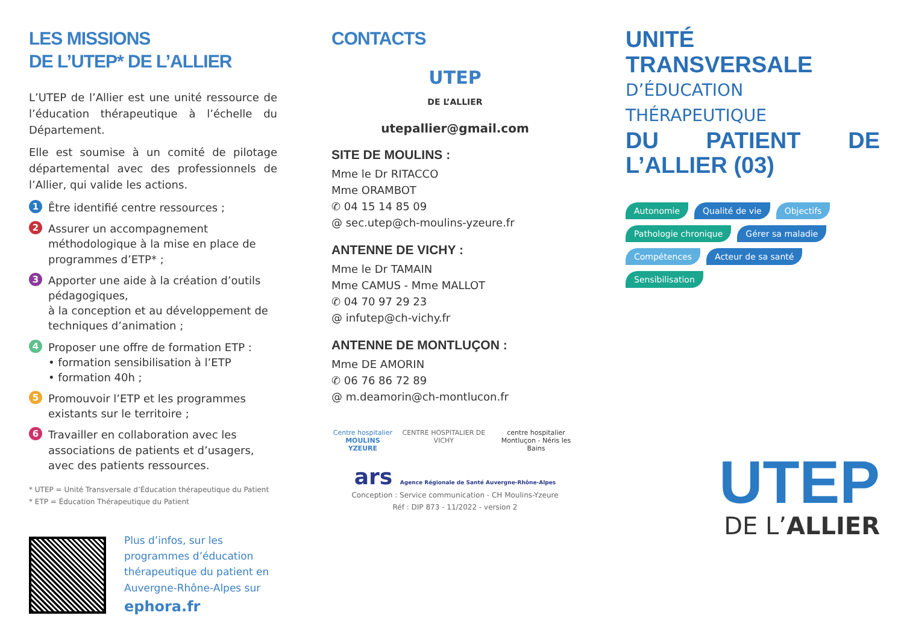LES MISSIONS
DE L’UTEP* DE L’ALLIER
L’UTEP de l’Allier est une unité ressource de l’éducation thérapeutique à l’échelle du Département.
Elle est soumise à un comité de pilotage départemental avec des professionnels de l’Allier, qui valide les actions.
1 Être identifié centre ressources ;
2 Assurer un accompagnement méthodologique à la mise en place de programmes d’ETP* ;
3 Apporter une aide à la création d’outils pédagogiques,
à la conception et au développement de techniques d’animation ;
4 Proposer une offre de formation ETP :
• formation sensibilisation à l’ETP
• formation 40h ;
5 Promouvoir l’ETP et les programmes existants sur le territoire ;
6 Travailler en collaboration avec les associations de patients et d’usagers, avec des patients ressources.
* UTEP = Unité Transversale d’Éducation thérapeutique du Patient
* ETP = Éducation Thérapeutique du Patient
Plus d’infos, sur les programmes d’éducation thérapeutique du patient en Auvergne-Rhône-Alpes sur ephora.fr
CONTACTS
UTEP
DE L’ALLIER
utepallier@gmail.com
SITE DE MOULINS :
Mme le Dr RITACCO
Mme ORAMBOT
✆ 04 15 14 85 09
@ sec.utep@ch-moulins-yzeure.fr
ANTENNE DE VICHY :
Mme le Dr TAMAIN
Mme CAMUS - Mme MALLOT
✆ 04 70 97 29 23
@ infutep@ch-vichy.fr
ANTENNE DE MONTLUÇON :
Mme DE AMORIN
✆ 06 76 86 72 89
@ m.deamorin@ch-montlucon.fr
Centre hospitalier
MOULINS YZEURE
CENTRE HOSPITALIER DE VICHY centre hospitalier
Montluçon - Néris les Bains
ars Agence Régionale de Santé Auvergne-Rhône-Alpes
Conception : Service communication - CH Moulins-Yzeure
Réf : DIP 873 - 11/2022 - version 2
UNITÉ TRANSVERSALE
D’ÉDUCATION THÉRAPEUTIQUE
DU PATIENT DE L’ALLIER (03)
Autonomie Qualité de vie Objectifs Pathologie chronique Gérer sa maladie Compétences Acteur de sa santé Sensibilisation
UTEP
DE L’ALLIER